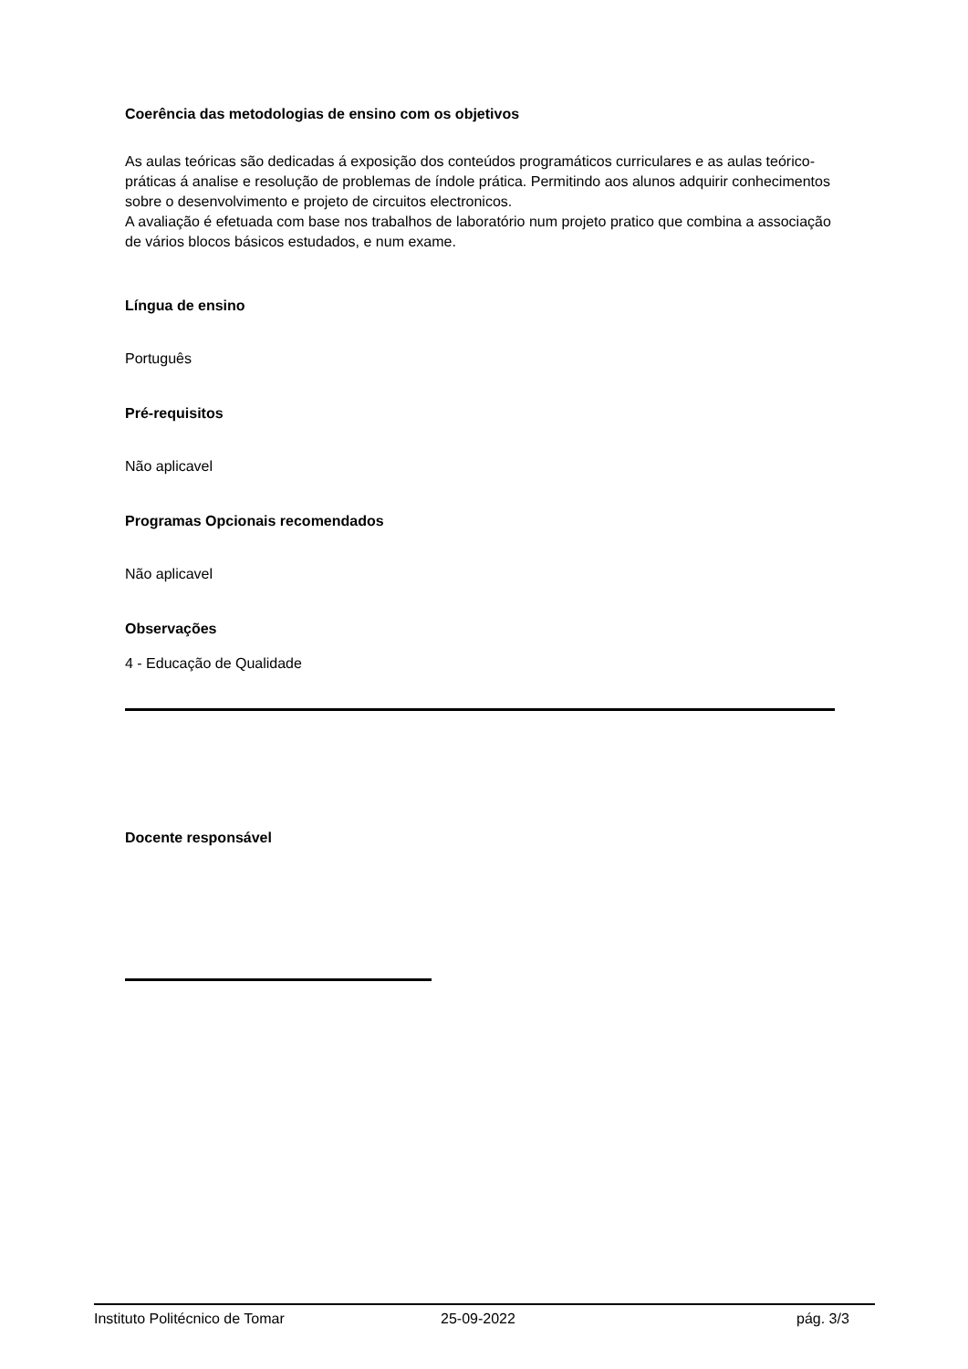Coerência das metodologias de ensino com os objetivos
As aulas teóricas são dedicadas á exposição dos conteúdos programáticos curriculares e as aulas teórico-práticas á analise e resolução de problemas de índole prática. Permitindo aos alunos adquirir conhecimentos sobre o desenvolvimento e projeto de circuitos electronicos.
A avaliação é efetuada com base nos trabalhos de laboratório num projeto pratico que combina a associação de vários blocos básicos estudados, e num exame.
Língua de ensino
Português
Pré-requisitos
Não aplicavel
Programas Opcionais recomendados
Não aplicavel
Observações
4 - Educação de Qualidade
Docente responsável
Instituto Politécnico de Tomar 25-09-2022 pág. 3/3